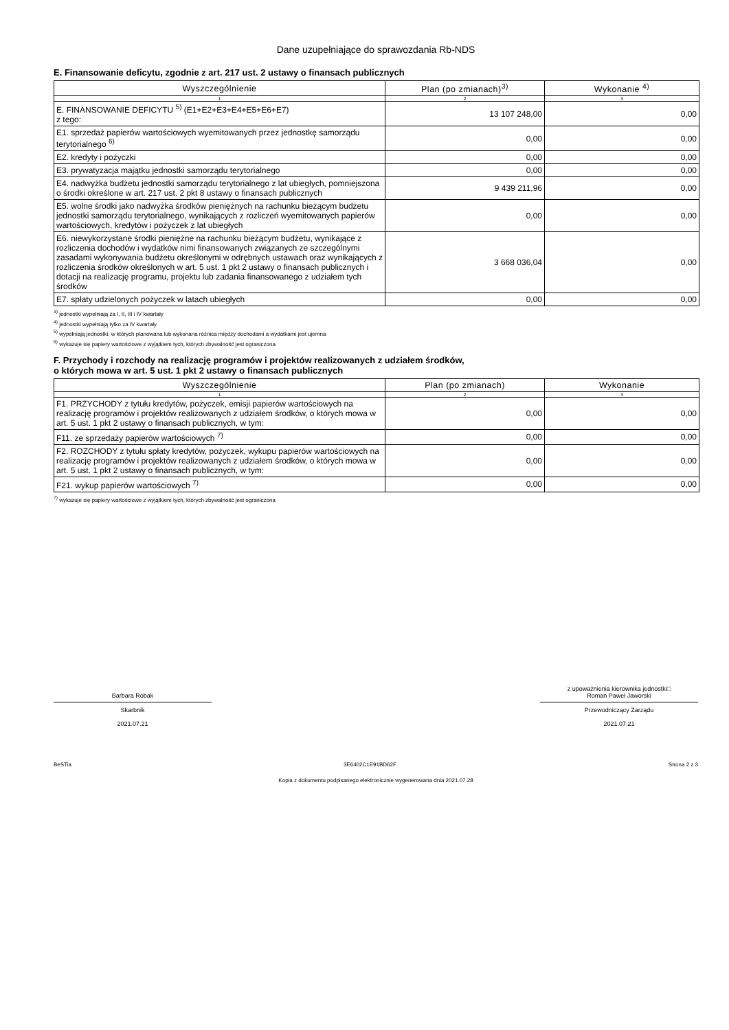Dane uzupełniające do sprawozdania Rb-NDS
E. Finansowanie deficytu, zgodnie z art. 217 ust. 2 ustawy o finansach publicznych
| Wyszczególnienie | Plan (po zmianach)<sup>3)</sup> | Wykonanie <sup>4)</sup> |
| --- | --- | --- |
| 1 | 2 | 3 |
| E. FINANSOWANIE DEFICYTU <sup>5)</sup> (E1+E2+E3+E4+E5+E6+E7) z tego: | 13 107 248,00 | 0,00 |
| E1. sprzedaż papierów wartościowych wyemitowanych przez jednostkę samorządu terytorialnego <sup>6)</sup> | 0,00 | 0,00 |
| E2. kredyty i pożyczki | 0,00 | 0,00 |
| E3. prywatyzacja majątku jednostki samorządu terytorialnego | 0,00 | 0,00 |
| E4. nadwyżka budżetu jednostki samorządu terytorialnego z lat ubiegłych, pomniejszona o środki określone w art. 217 ust. 2 pkt 8 ustawy o finansach publicznych | 9 439 211,96 | 0,00 |
| E5. wolne środki jako nadwyżka środków pieniężnych na rachunku bieżącym budżetu jednostki samorządu terytorialnego, wynikających z rozliczeń wyemitowanych papierów wartościowych, kredytów i pożyczek z lat ubiegłych | 0,00 | 0,00 |
| E6. niewykorzystane środki pieniężne na rachunku bieżącym budżetu, wynikające z rozliczenia dochodów i wydatków nimi finansowanych związanych ze szczególnymi zasadami wykonywania budżetu określonymi w odrębnych ustawach oraz wynikających z rozliczenia środków określonych w art. 5 ust. 1 pkt 2 ustawy o finansach publicznych i dotacji na realizację programu, projektu lub zadania finansowanego z udziałem tych środków | 3 668 036,04 | 0,00 |
| E7. spłaty udzielonych pożyczek w latach ubiegłych | 0,00 | 0,00 |
<sup>3)</sup> jednostki wypełniają za I, II, III i IV kwartały
<sup>4)</sup> jednostki wypełniają tylko za IV kwartały
<sup>5)</sup> wypełniają jednostki, w których planowana lub wykonana różnica między dochodami a wydatkami jest ujemna
<sup>6)</sup> wykazuje się papiery wartościowe z wyjątkiem tych, których zbywalność jest ograniczona
F. Przychody i rozchody na realizację programów i projektów realizowanych z udziałem środków,
o których mowa w art. 5 ust. 1 pkt 2 ustawy o finansach publicznych
| Wyszczególnienie | Plan (po zmianach) | Wykonanie |
| --- | --- | --- |
| 1 | 2 | 3 |
| F1. PRZYCHODY z tytułu kredytów, pożyczek, emisji papierów wartościowych na realizację programów i projektów realizowanych z udziałem środków, o których mowa w art. 5 ust. 1 pkt 2 ustawy o finansach publicznych, w tym: | 0,00 | 0,00 |
| F11. ze sprzedaży papierów wartościowych <sup>7)</sup> | 0,00 | 0,00 |
| F2. ROZCHODY z tytułu spłaty kredytów, pożyczek, wykupu papierów wartościowych na realizację programów i projektów realizowanych z udziałem środków, o których mowa w art. 5 ust. 1 pkt 2 ustawy o finansach publicznych, w tym: | 0,00 | 0,00 |
| F21. wykup papierów wartościowych <sup>7)</sup> | 0,00 | 0,00 |
<sup>7)</sup> wykazuje się papiery wartościowe z wyjątkiem tych, których zbywalność jest ograniczona
Barbara Robak
Skarbnik
2021.07.21
z upoważnienia kierownika jednostki□
Roman Paweł Jaworski
Przewodniczący Zarządu
2021.07.21
BeSTia 3E6402C1E91BD62F Strona 2 z 3
Kopia z dokumentu podpisanego elektronicznie wygenerowana dnia 2021.07.28